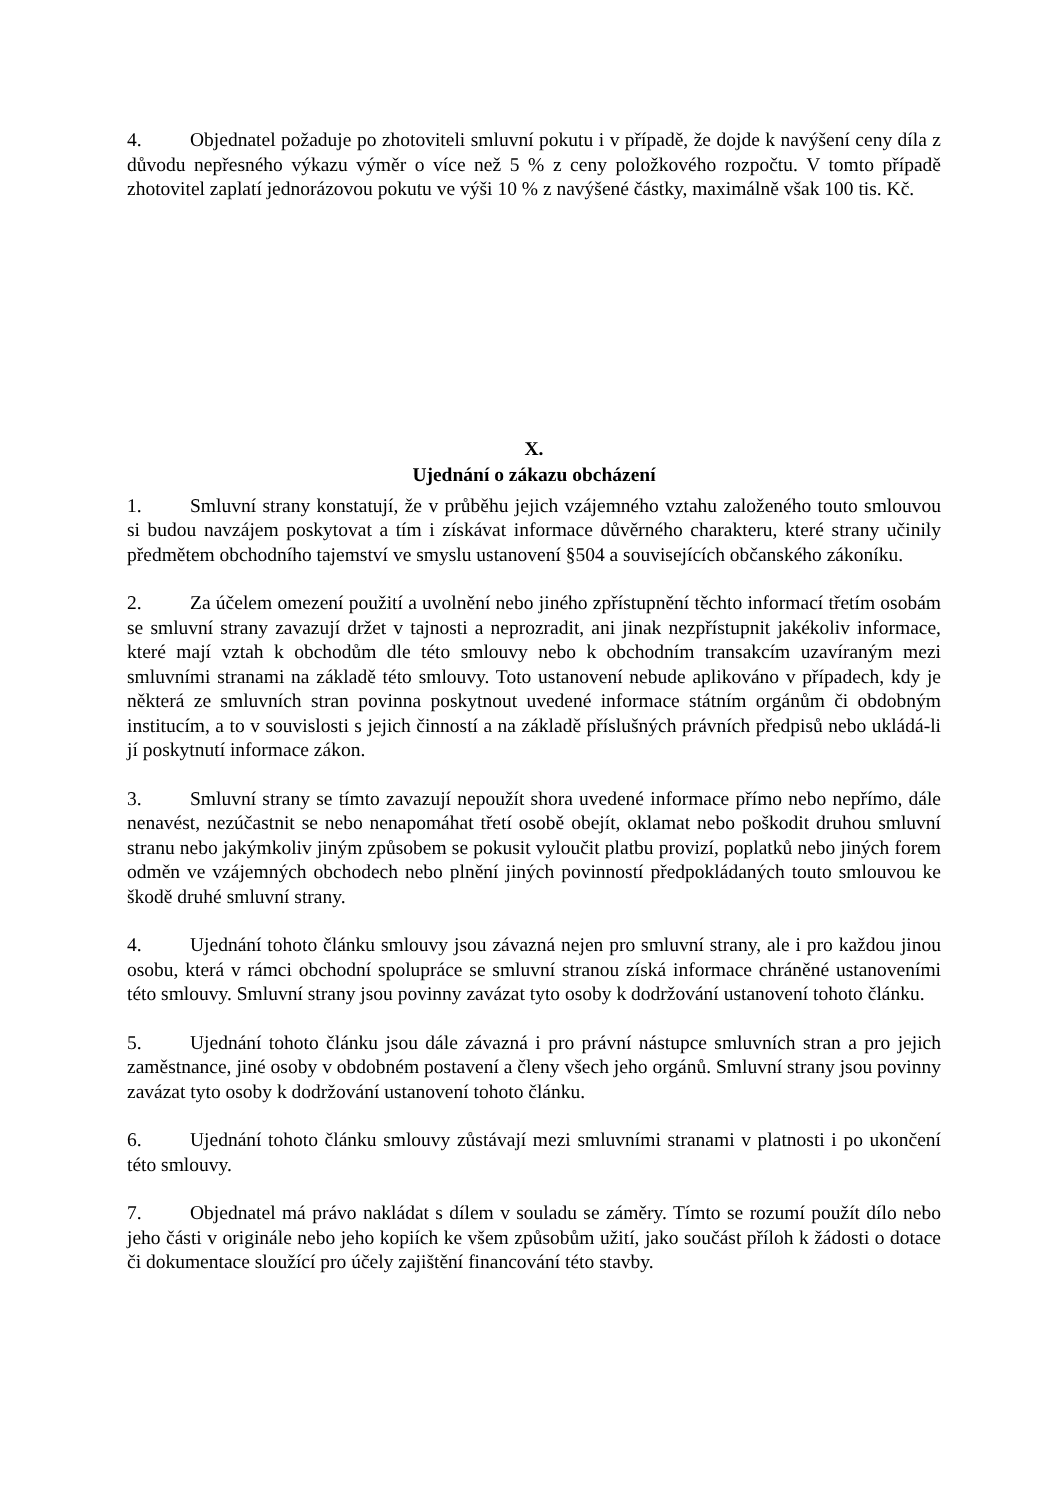4. Objednatel požaduje po zhotoviteli smluvní pokutu i v případě, že dojde k navýšení ceny díla z důvodu nepřesného výkazu výměr o více než 5 % z ceny položkového rozpočtu. V tomto případě zhotovitel zaplatí jednorázovou pokutu ve výši 10 % z navýšené částky, maximálně však 100 tis. Kč.
X.
Ujednání o zákazu obcházení
1. Smluvní strany konstatují, že v průběhu jejich vzájemného vztahu založeného touto smlouvou si budou navzájem poskytovat a tím i získávat informace důvěrného charakteru, které strany učinily předmětem obchodního tajemství ve smyslu ustanovení §504 a souvisejících občanského zákoníku.
2. Za účelem omezení použití a uvolnění nebo jiného zpřístupnění těchto informací třetím osobám se smluvní strany zavazují držet v tajnosti a neprozradit, ani jinak nezpřístupnit jakékoliv informace, které mají vztah k obchodům dle této smlouvy nebo k obchodním transakcím uzavíraným mezi smluvními stranami na základě této smlouvy. Toto ustanovení nebude aplikováno v případech, kdy je některá ze smluvních stran povinna poskytnout uvedené informace státním orgánům či obdobným institucím, a to v souvislosti s jejich činností a na základě příslušných právních předpisů nebo ukládá-li jí poskytnutí informace zákon.
3. Smluvní strany se tímto zavazují nepoužít shora uvedené informace přímo nebo nepřímo, dále nenavést, nezúčastnit se nebo nenapomáhat třetí osobě obejít, oklamat nebo poškodit druhou smluvní stranu nebo jakýmkoliv jiným způsobem se pokusit vyloučit platbu provizí, poplatků nebo jiných forem odměn ve vzájemných obchodech nebo plnění jiných povinností předpokládaných touto smlouvou ke škodě druhé smluvní strany.
4. Ujednání tohoto článku smlouvy jsou závazná nejen pro smluvní strany, ale i pro každou jinou osobu, která v rámci obchodní spolupráce se smluvní stranou získá informace chráněné ustanoveními této smlouvy. Smluvní strany jsou povinny zavázat tyto osoby k dodržování ustanovení tohoto článku.
5. Ujednání tohoto článku jsou dále závazná i pro právní nástupce smluvních stran a pro jejich zaměstnance, jiné osoby v obdobném postavení a členy všech jeho orgánů. Smluvní strany jsou povinny zavázat tyto osoby k dodržování ustanovení tohoto článku.
6. Ujednání tohoto článku smlouvy zůstávají mezi smluvními stranami v platnosti i po ukončení této smlouvy.
7. Objednatel má právo nakládat s dílem v souladu se záměry. Tímto se rozumí použít dílo nebo jeho části v originále nebo jeho kopiích ke všem způsobům užití, jako součást příloh k žádosti o dotace či dokumentace sloužící pro účely zajištění financování této stavby.